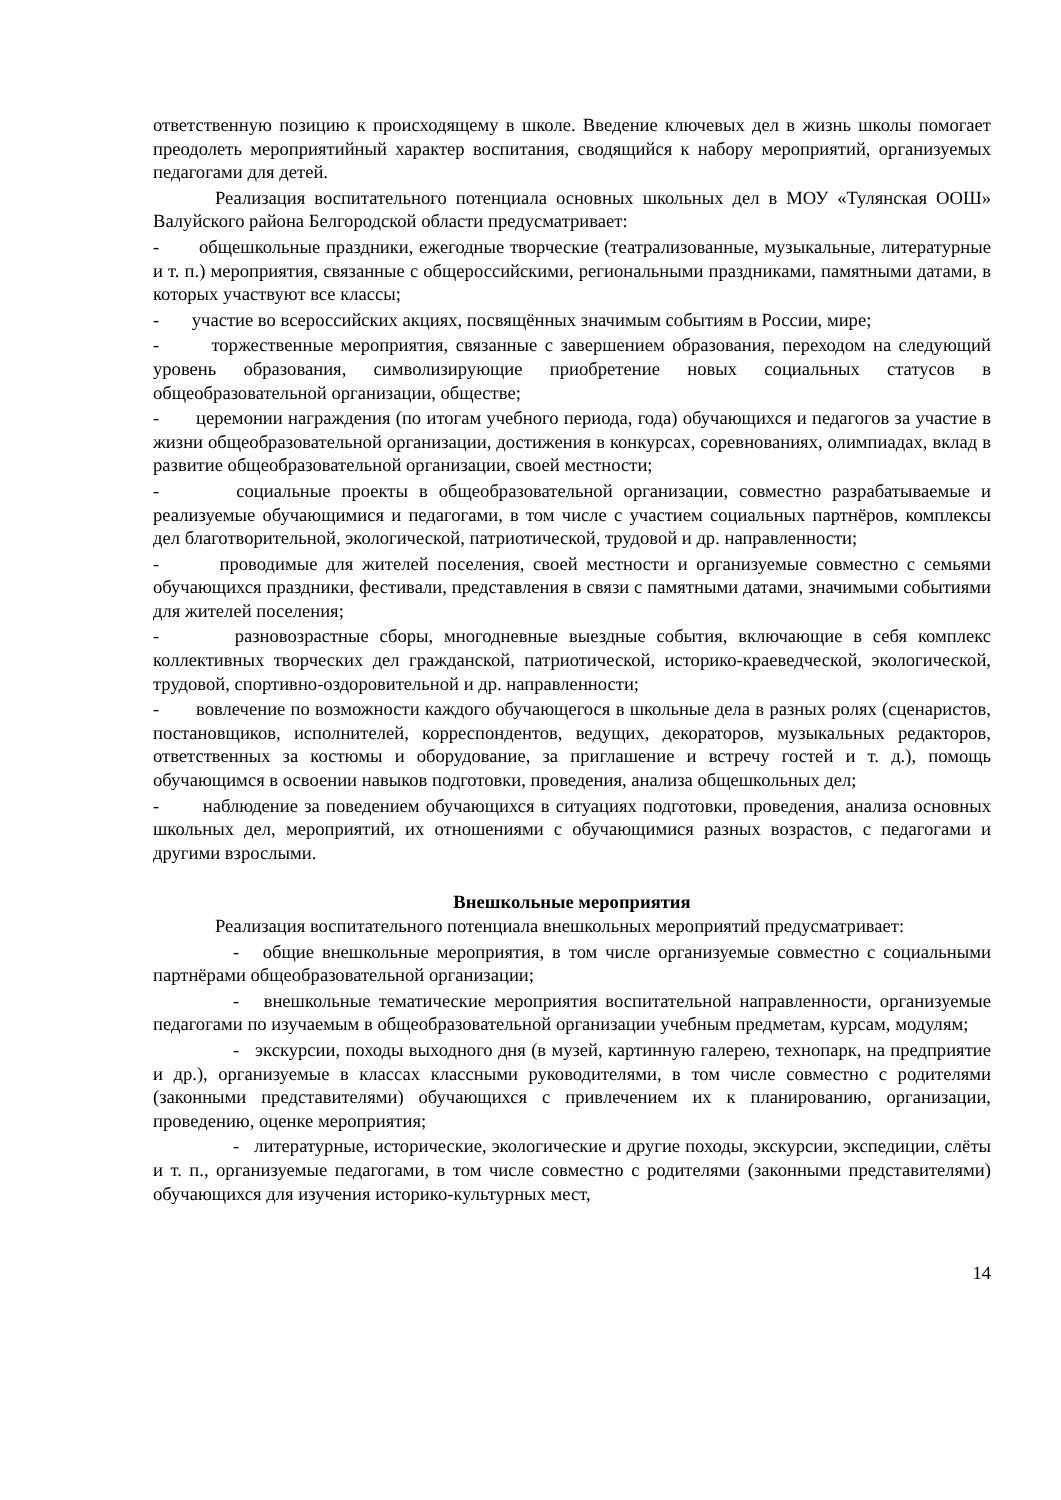ответственную позицию к происходящему в школе. Введение ключевых дел в жизнь школы помогает преодолеть мероприятийный характер воспитания, сводящийся к набору мероприятий, организуемых педагогами для детей.
Реализация воспитательного потенциала основных школьных дел в МОУ «Тулянская ООШ» Валуйского района Белгородской области предусматривает:
- общешкольные праздники, ежегодные творческие (театрализованные, музыкальные, литературные и т. п.) мероприятия, связанные с общероссийскими, региональными праздниками, памятными датами, в которых участвуют все классы;
- участие во всероссийских акциях, посвящённых значимым событиям в России, мире;
- торжественные мероприятия, связанные с завершением образования, переходом на следующий уровень образования, символизирующие приобретение новых социальных статусов в общеобразовательной организации, обществе;
- церемонии награждения (по итогам учебного периода, года) обучающихся и педагогов за участие в жизни общеобразовательной организации, достижения в конкурсах, соревнованиях, олимпиадах, вклад в развитие общеобразовательной организации, своей местности;
- социальные проекты в общеобразовательной организации, совместно разрабатываемые и реализуемые обучающимися и педагогами, в том числе с участием социальных партнёров, комплексы дел благотворительной, экологической, патриотической, трудовой и др. направленности;
- проводимые для жителей поселения, своей местности и организуемые совместно с семьями обучающихся праздники, фестивали, представления в связи с памятными датами, значимыми событиями для жителей поселения;
- разновозрастные сборы, многодневные выездные события, включающие в себя комплекс коллективных творческих дел гражданской, патриотической, историко-краеведческой, экологической, трудовой, спортивно-оздоровительной и др. направленности;
- вовлечение по возможности каждого обучающегося в школьные дела в разных ролях (сценаристов, постановщиков, исполнителей, корреспондентов, ведущих, декораторов, музыкальных редакторов, ответственных за костюмы и оборудование, за приглашение и встречу гостей и т. д.), помощь обучающимся в освоении навыков подготовки, проведения, анализа общешкольных дел;
- наблюдение за поведением обучающихся в ситуациях подготовки, проведения, анализа основных школьных дел, мероприятий, их отношениями с обучающимися разных возрастов, с педагогами и другими взрослыми.
Внешкольные мероприятия
Реализация воспитательного потенциала внешкольных мероприятий предусматривает:
- общие внешкольные мероприятия, в том числе организуемые совместно с социальными партнёрами общеобразовательной организации;
- внешкольные тематические мероприятия воспитательной направленности, организуемые педагогами по изучаемым в общеобразовательной организации учебным предметам, курсам, модулям;
- экскурсии, походы выходного дня (в музей, картинную галерею, технопарк, на предприятие и др.), организуемые в классах классными руководителями, в том числе совместно с родителями (законными представителями) обучающихся с привлечением их к планированию, организации, проведению, оценке мероприятия;
- литературные, исторические, экологические и другие походы, экскурсии, экспедиции, слёты и т. п., организуемые педагогами, в том числе совместно с родителями (законными представителями) обучающихся для изучения историко-культурных мест,
14